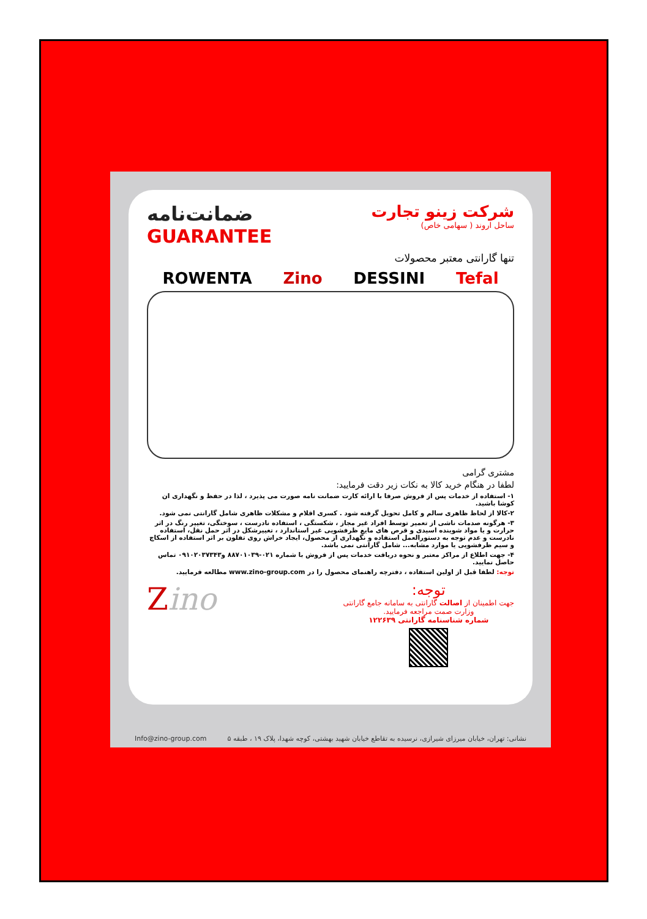شرکت زینو تجارت
ساحل اروند ( سهامی خاص)
ضمانت‌نامه
GUARANTEE
تنها گارانتی معتبر محصولات
ROWENTA Zino DESSINI Tefal
مشتری گرامی
لطفا در هنگام خرید کالا به نکات زیر دقت فرمایید:
۱- استفاده از خدمات پس از فروش صرفا با ارائه کارت ضمانت نامه صورت می پذیرد ، لذا در حفظ و نگهداری ان کوشا باشید.
۲-کالا از لحاظ ظاهری سالم و کامل تحویل گرفته شود . کسری اقلام و مشکلات ظاهری شامل گارانتی نمی شود.
۳- هرگونه صدمات ناشی از تعمیر توسط افراد غیر مجاز ، شکستگی ، استفاده نادرست ، سوختگی، تغییر رنگ در اثر حرارت و یا مواد شوینده اسیدی و قرص های مایع ظرفشویی غیر استاندارد ، تغییرشکل در اثر حمل نقل، استفاده نادرست و عدم توجه به دستورالعمل استفاده و نگهداری از محصول، ایجاد خراش روی تفلون بر اثر استفاده از اسکاچ و سیم ظرفشویی یا موارد مشابه... شامل گارانتی نمی باشد.
۴- جهت اطلاع از مراکز معتبر و نحوه دریافت خدمات پس از فروش با شماره ۰۲۱-۸۸۷۰۱۰۳۹ و۰۹۱۰۲۰۳۷۳۴۳ تماس حاصل نمایید.
توجه: لطفا قبل از اولین استفاده ، دفترچه راهنمای محصول را در www.zino-group.com مطالعه فرمایید.
توجه:
جهت اطمینان از اصالت گارانتی به سامانه جامع گارانتی
وزارت صمت مراجعه فرمایید.
شماره شناسنامه گارانتی ۱۲۲۶۳۹
Zino
Info@zino-group.com نشانی: تهران، خیابان میرزای شیرازی، نرسیده به تقاطع خیابان شهید بهشتی، کوچه شهدا، پلاک ۱۹ ، طبقه ۵